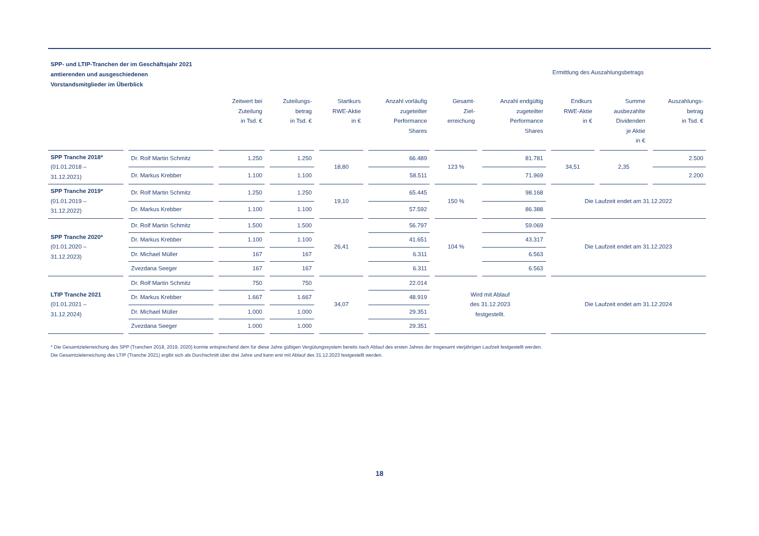SPP- und LTIP-Tranchen der im Geschäftsjahr 2021
amtierenden und ausgeschiedenen
Vorstandsmitglieder im Überblick
Ermittlung des Auszahlungsbetrags
| | | Zeitwert bei Zuteilung in Tsd. € | Zuteilungs- betrag in Tsd. € | Startkurs RWE-Aktie in € | Anzahl vorläufig zugeteilter Performance Shares | Gesamt- Ziel- erreichung | Anzahl endgültig zugeteilter Performance Shares | Endkurs RWE-Aktie in € | Summe ausbezahlte Dividenden je Aktie in € | Auszahlungs- betrag in Tsd. € |
| --- | --- | --- | --- | --- | --- | --- | --- | --- | --- | --- |
| SPP Tranche 2018* (01.01.2018 – 31.12.2021) | Dr. Rolf Martin Schmitz | 1.250 | 1.250 | 18,80 | 66.489 | 123 % | 81.781 | 34,51 | 2,35 | 2.500 |
| | Dr. Markus Krebber | 1.100 | 1.100 | | 58.511 | | 71.969 | | | 2.200 |
| SPP Tranche 2019* (01.01.2019 – 31.12.2022) | Dr. Rolf Martin Schmitz | 1.250 | 1.250 | 19,10 | 65.445 | 150 % | 98.168 | Die Laufzeit endet am 31.12.2022 | | |
| | Dr. Markus Krebber | 1.100 | 1.100 | | 57.592 | | 86.388 | | | |
| SPP Tranche 2020* (01.01.2020 – 31.12.2023) | Dr. Rolf Martin Schmitz | 1.500 | 1.500 | 26,41 | 56.797 | 104 % | 59.069 | Die Laufzeit endet am 31.12.2023 | | |
| | Dr. Markus Krebber | 1.100 | 1.100 | | 41.651 | | 43.317 | | | |
| | Dr. Michael Müller | 167 | 167 | | 6.311 | | 6.563 | | | |
| | Zvezdana Seeger | 167 | 167 | | 6.311 | | 6.563 | | | |
| LTIP Tranche 2021 (01.01.2021 – 31.12.2024) | Dr. Rolf Martin Schmitz | 750 | 750 | 34,07 | 22.014 | Wird mit Ablauf des 31.12.2023 festgestellt. | | Die Laufzeit endet am 31.12.2024 | | |
| | Dr. Markus Krebber | 1.667 | 1.667 | | 48.919 | | | | | |
| | Dr. Michael Müller | 1.000 | 1.000 | | 29.351 | | | | | |
| | Zvezdana Seeger | 1.000 | 1.000 | | 29.351 | | | | | |
* Die Gesamtzielerreichung des SPP (Tranchen 2018, 2019, 2020) konnte entsprechend dem für diese Jahre gültigen Vergütungssystem bereits nach Ablauf des ersten Jahres der insgesamt vierjährigen Laufzeit festgestellt werden.
Die Gesamtzielerreichung des LTIP (Tranche 2021) ergibt sich als Durchschnitt über drei Jahre und kann erst mit Ablauf des 31.12.2023 festgestellt werden.
18